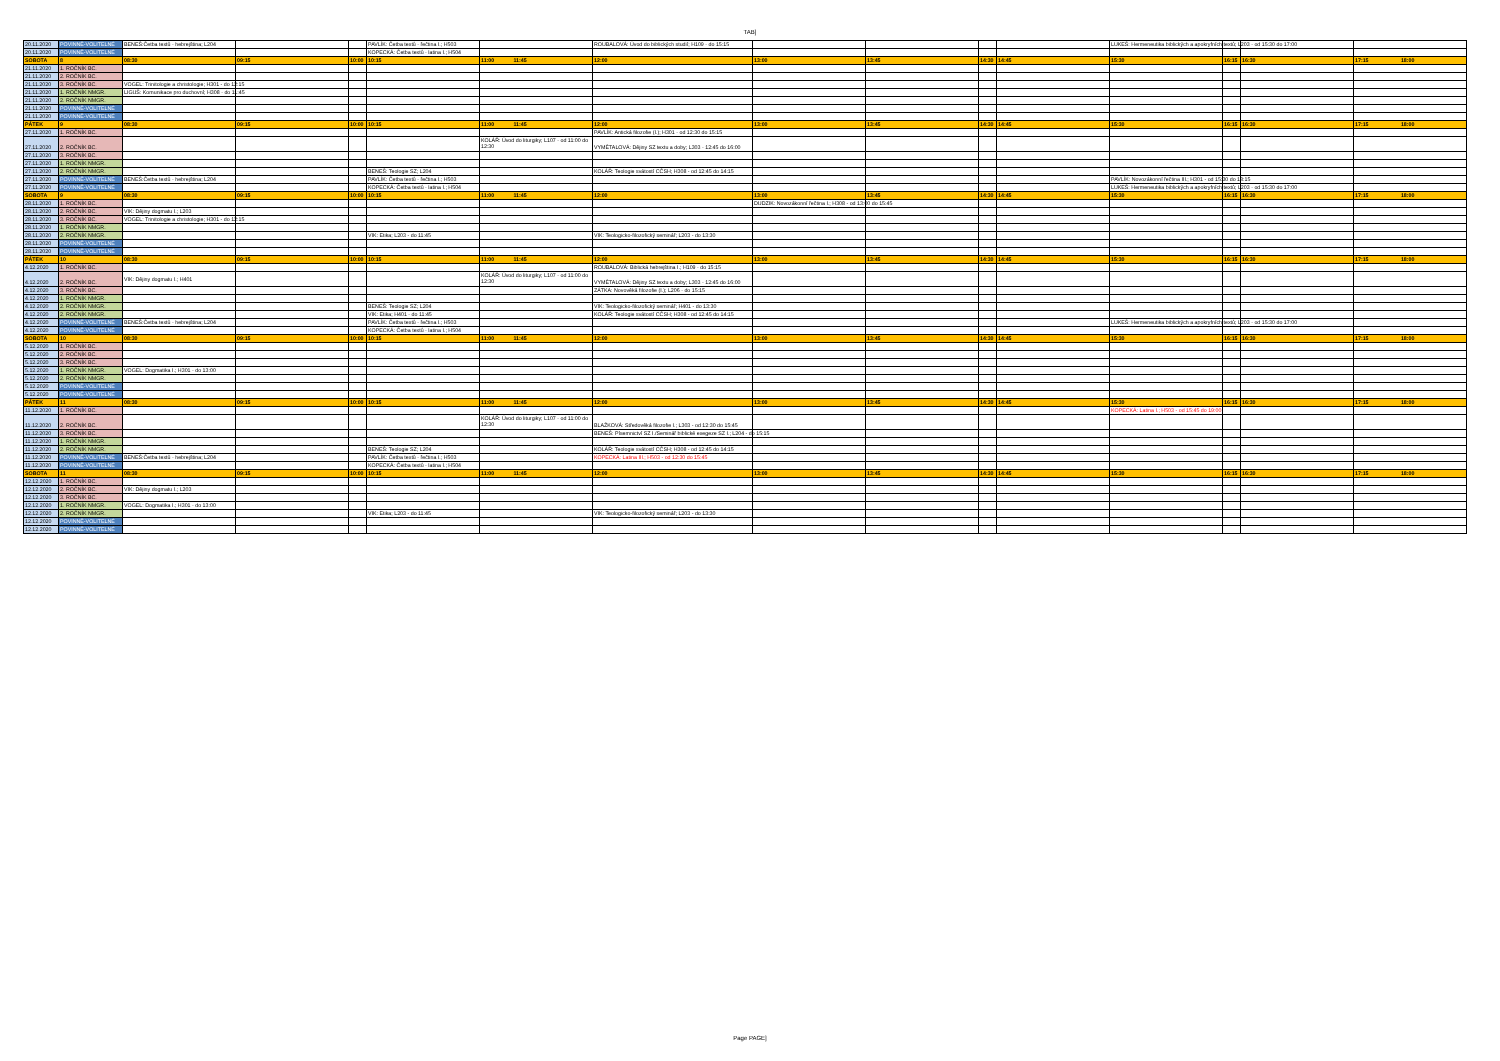TAB]
| 20.11.2020 | POVINNĚ-VOLITELNÉ | BENEŠ:Četba textů - hebrejština; L204 | | | PAVLÍK: Četba textů - řečtina I.; H503 | | ROUBALOVÁ: Úvod do biblických studií; H109 - do 15:15 | | | | | LUKEŠ: Hermeneutika biblických a apokryfních textů; L203 - od 15:30 do 17:00 | | | |
| 20.11.2020 | POVINNĚ-VOLITELNÉ | | | | KOPECKÁ: Četba textů - latina I.; H504 | | | | | | | | | | |
| SOBOTA | 8 | 08:30 | 09:15 | 10:00 | 10:15 | 11:00 11:45 | 12:00 | 13:00 | 13:45 | 14:30 | 14:45 | 15:30 | 16:15 | 16:30 | 17:15 18:00 |
| 21.11.2020 | 1. ROČNÍK BC. | | | | | | | | | | | | | | |
| 21.11.2020 | 2. ROČNÍK BC. | | | | | | | | | | | | | | |
| 21.11.2020 | 3. ROČNÍK BC. | VOGEL: Trinitologie a christologie; H301 - do 12:15 | | | | | | | | | | | | | |
| 21.11.2020 | 1. ROČNÍK NMGR. | LIGUŠ: Komunikace pro duchovní; H308 - do 11:45 | | | | | | | | | | | | | |
| 21.11.2020 | 2. ROČNÍK NMGR. | | | | | | | | | | | | | | |
| 21.11.2020 | POVINNĚ-VOLITELNÉ | | | | | | | | | | | | | | |
| 21.11.2020 | POVINNĚ-VOLITELNÉ | | | | | | | | | | | | | | |
| PÁTEK | 9 | 08:30 | 09:15 | 10:00 | 10:15 | 11:00 11:45 | 12:00 | 13:00 | 13:45 | 14:30 | 14:45 | 15:30 | 16:15 | 16:30 | 17:15 18:00 |
| 27.11.2020 | 1. ROČNÍK BC. | | | | | | PAVLÍK: Antická filozofie (I.); H301 - od 12:30 do 15:15 | | | | | | | | |
| 27.11.2020 | 2. ROČNÍK BC. | | | | | KOLÁŘ: Úvod do liturgiky; L107 - od 11:00 do 12:30 | VYMĚTALOVÁ: Dějiny SZ textu a doby; L303 - 12:45 do 16:00 | | | | | | | | |
| 27.11.2020 | 3. ROČNÍK BC. | | | | | | | | | | | | | | |
| 27.11.2020 | 1. ROČNÍK NMGR. | | | | | | | | | | | | | | |
| 27.11.2020 | 2. ROČNÍK NMGR. | | | | BENEŠ: Teologie SZ; L204 | | KOLÁŘ: Teologie svátostí CČSH; H308 - od 12:45 do 14:15 | | | | | | | | |
| 27.11.2020 | POVINNĚ-VOLITELNÉ | BENEŠ:Četba textů - hebrejština; L204 | | | PAVLÍK: Četba textů - řečtina I.; H503 | | | | | | | PAVLÍK: Novozákonní řečtina III.; H301 - od 15:30 do 18:15 | | | |
| 27.11.2020 | POVINNĚ-VOLITELNÉ | | | | KOPECKÁ: Četba textů - latina I.; H504 | | | | | | | LUKEŠ: Hermeneutika biblických a apokryfních textů; L203 - od 15:30 do 17:00 | | | |
| SOBOTA | 9 | 08:30 | 09:15 | 10:00 | 10:15 | 11:00 11:45 | 12:00 | 13:00 | 13:45 | 14:30 | 14:45 | 15:30 | 16:15 | 16:30 | 17:15 18:00 |
| 28.11.2020 | 1. ROČNÍK BC. | | | | | | | DUDZIK: Novozákonní řečtina I.; H308 - od 13:00 do 15:45 | | | | | | | |
| 28.11.2020 | 2. ROČNÍK BC. | VIK: Dějiny dogmatu I.; L203 | | | | | | | | | | | | | |
| 28.11.2020 | 3. ROČNÍK BC. | VOGEL: Trinitologie a christologie; H301 - do 12:15 | | | | | | | | | | | | | |
| 28.11.2020 | 1. ROČNÍK NMGR. | | | | | | | | | | | | | | |
| 28.11.2020 | 2. ROČNÍK NMGR. | | | | VIK: Etika; L203 - do 11:45 | | VIK: Teologicko-filozofický seminář; L203 - do 13:30 | | | | | | | | |
| 28.11.2020 | POVINNĚ-VOLITELNÉ | | | | | | | | | | | | | | |
| 28.11.2020 | POVINNĚ-VOLITELNÉ | | | | | | | | | | | | | | |
| PÁTEK | 10 | 08:30 | 09:15 | 10:00 | 10:15 | 11:00 11:45 | 12:00 | 13:00 | 13:45 | 14:30 | 14:45 | 15:30 | 16:15 | 16:30 | 17:15 18:00 |
| 4.12.2020 | 1. ROČNÍK BC. | | | | | | ROUBALOVÁ: Biblická hebrejština I.; H109 - do 15:15 | | | | | | | | |
| 4.12.2020 | 2. ROČNÍK BC. | VIK: Dějiny dogmatu I.; H401 | | | | KOLÁŘ: Úvod do liturgiky; L107 - od 11:00 do 12:30 | VYMĚTALOVÁ: Dějiny SZ textu a doby; L303 - 12:45 do 16:00 | | | | | | | | |
| 4.12.2020 | 3. ROČNÍK BC. | | | | | | ZÁTKA: Novověká filozofie (I.); L206 - do 15:15 | | | | | | | | |
| 4.12.2020 | 1. ROČNÍK NMGR. | | | | | | | | | | | | | | |
| 4.12.2020 | 2. ROČNÍK NMGR. | | | | BENEŠ: Teologie SZ; L204 | | VIK: Teologicko-filozofický seminář; H401 - do 13:30 | | | | | | | | |
| 4.12.2020 | 2. ROČNÍK NMGR. | | | | VIK: Etika; H401 - do 11:45 | | KOLÁŘ: Teologie svátostí CČSH; H308 - od 12:45 do 14:15 | | | | | | | | |
| 4.12.2020 | POVINNĚ-VOLITELNÉ | BENEŠ:Četba textů - hebrejština; L204 | | | PAVLÍK: Četba textů - řečtina I.; H503 | | | | | | | LUKEŠ: Hermeneutika biblických a apokryfních textů; L203 - od 15:30 do 17:00 | | | |
| 4.12.2020 | POVINNĚ-VOLITELNÉ | | | | KOPECKÁ: Četba textů - latina I.; H504 | | | | | | | | | | |
| SOBOTA | 10 | 08:30 | 09:15 | 10:00 | 10:15 | 11:00 11:45 | 12:00 | 13:00 | 13:45 | 14:30 | 14:45 | 15:30 | 16:15 | 16:30 | 17:15 18:00 |
| 5.12.2020 | 1. ROČNÍK BC. | | | | | | | | | | | | | | |
| 5.12.2020 | 2. ROČNÍK BC. | | | | | | | | | | | | | | |
| 5.12.2020 | 3. ROČNÍK BC. | | | | | | | | | | | | | | |
| 5.12.2020 | 1. ROČNÍK NMGR. | VOGEL: Dogmatika I.; H301 - do 13:00 | | | | | | | | | | | | | |
| 5.12.2020 | 2. ROČNÍK NMGR. | | | | | | | | | | | | | | |
| 5.12.2020 | POVINNĚ-VOLITELNÉ | | | | | | | | | | | | | | |
| 5.12.2020 | POVINNĚ-VOLITELNÉ | | | | | | | | | | | | | | |
| PÁTEK | 11 | 08:30 | 09:15 | 10:00 | 10:15 | 11:00 11:45 | 12:00 | 13:00 | 13:45 | 14:30 | 14:45 | 15:30 | 16:15 | 16:30 | 17:15 18:00 |
| 11.12.2020 | 1. ROČNÍK BC. | | | | | | | | | | | KOPECKÁ: Latina I.; H503 - od 15:45 do 19:00 | | | |
| 11.12.2020 | 2. ROČNÍK BC. | | | | | KOLÁŘ: Úvod do liturgiky; L107 - od 11:00 do 12:30 | BLAŽKOVÁ: Středověká filozofie I.; L303 - od 12:30 do 15:45 | | | | | | | | |
| 11.12.2020 | 3. ROČNÍK BC. | | | | | | BENEŠ: Písemnictví SZ I./Seminář biblické exegeze SZ I.; L204 - do 15:15 | | | | | | | | |
| 11.12.2020 | 1. ROČNÍK NMGR. | | | | | | | | | | | | | | |
| 11.12.2020 | 2. ROČNÍK NMGR. | | | | BENEŠ: Teologie SZ; L204 | | KOLÁŘ: Teologie svátostí CČSH; H308 - od 12:45 do 14:15 | | | | | | | | |
| 11.12.2020 | POVINNĚ-VOLITELNÉ | BENEŠ:Četba textů - hebrejština; L204 | | | PAVLÍK: Četba textů - řečtina I.; H503 | | KOPECKÁ: Latina III.; H503 - od 12:30 do 15:45 | | | | | | | | |
| 11.12.2020 | POVINNĚ-VOLITELNÉ | | | | KOPECKÁ: Četba textů - latina I.; H504 | | | | | | | | | | |
| SOBOTA | 11 | 08:30 | 09:15 | 10:00 | 10:15 | 11:00 11:45 | 12:00 | 13:00 | 13:45 | 14:30 | 14:45 | 15:30 | 16:15 | 16:30 | 17:15 18:00 |
| 12.12.2020 | 1. ROČNÍK BC. | | | | | | | | | | | | | | |
| 12.12.2020 | 2. ROČNÍK BC. | VIK: Dějiny dogmatu I.; L203 | | | | | | | | | | | | | |
| 12.12.2020 | 3. ROČNÍK BC. | | | | | | | | | | | | | | |
| 12.12.2020 | 1. ROČNÍK NMGR. | VOGEL: Dogmatika I.; H301 - do 13:00 | | | | | | | | | | | | | |
| 12.12.2020 | 2. ROČNÍK NMGR. | | | | VIK: Etika; L203 - do 11:45 | | VIK: Teologicko-filozofický seminář; L203 - do 13:30 | | | | | | | | |
| 12.12.2020 | POVINNĚ-VOLITELNÉ | | | | | | | | | | | | | | |
| 12.12.2020 | POVINNĚ-VOLITELNÉ | | | | | | | | | | | | | | |
Page PAGE]